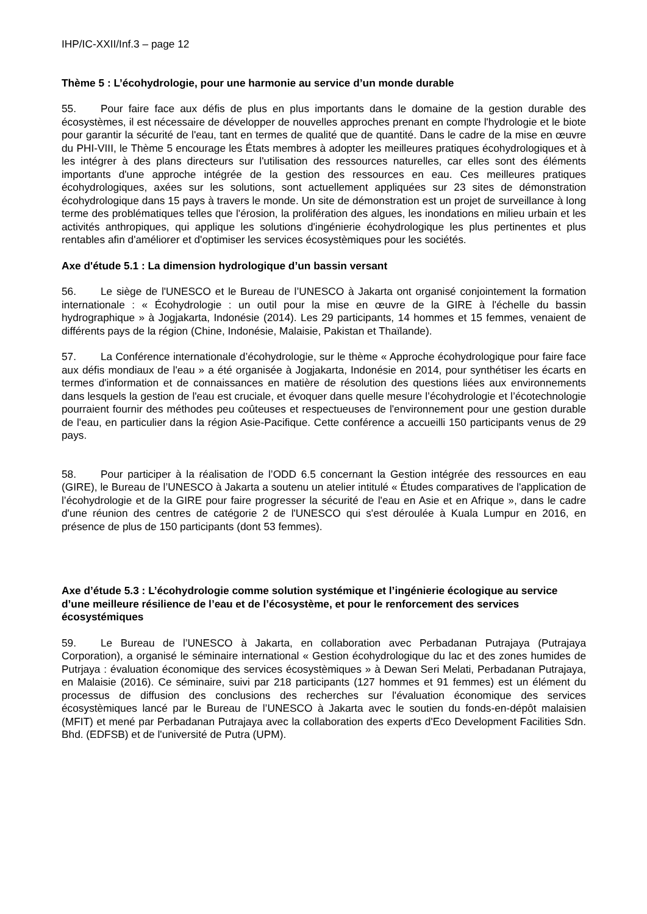IHP/IC-XXII/Inf.3 – page 12
Thème 5 : L’écohydrologie, pour une harmonie au service d’un monde durable
55. Pour faire face aux défis de plus en plus importants dans le domaine de la gestion durable des écosystèmes, il est nécessaire de développer de nouvelles approches prenant en compte l'hydrologie et le biote pour garantir la sécurité de l'eau, tant en termes de qualité que de quantité. Dans le cadre de la mise en œuvre du PHI-VIII, le Thème 5 encourage les États membres à adopter les meilleures pratiques écohydrologiques et à les intégrer à des plans directeurs sur l'utilisation des ressources naturelles, car elles sont des éléments importants d'une approche intégrée de la gestion des ressources en eau. Ces meilleures pratiques écohydrologiques, axées sur les solutions, sont actuellement appliquées sur 23 sites de démonstration écohydrologique dans 15 pays à travers le monde. Un site de démonstration est un projet de surveillance à long terme des problématiques telles que l'érosion, la prolifération des algues, les inondations en milieu urbain et les activités anthropiques, qui applique les solutions d'ingénierie écohydrologique les plus pertinentes et plus rentables afin d'améliorer et d'optimiser les services écosystèmiques pour les sociétés.
Axe d'étude 5.1 : La dimension hydrologique d’un bassin versant
56. Le siège de l'UNESCO et le Bureau de l’UNESCO à Jakarta ont organisé conjointement la formation internationale : « Écohydrologie : un outil pour la mise en œuvre de la GIRE à l'échelle du bassin hydrographique » à Jogjakarta, Indonésie (2014). Les 29 participants, 14 hommes et 15 femmes, venaient de différents pays de la région (Chine, Indonésie, Malaisie, Pakistan et Thaïlande).
57. La Conférence internationale d’écohydrologie, sur le thème « Approche écohydrologique pour faire face aux défis mondiaux de l'eau » a été organisée à Jogjakarta, Indonésie en 2014, pour synthétiser les écarts en termes d'information et de connaissances en matière de résolution des questions liées aux environnements dans lesquels la gestion de l'eau est cruciale, et évoquer dans quelle mesure l’écohydrologie et l’écotechnologie pourraient fournir des méthodes peu coûteuses et respectueuses de l'environnement pour une gestion durable de l'eau, en particulier dans la région Asie-Pacifique. Cette conférence a accueilli 150 participants venus de 29 pays.
58. Pour participer à la réalisation de l’ODD 6.5 concernant la Gestion intégrée des ressources en eau (GIRE), le Bureau de l’UNESCO à Jakarta a soutenu un atelier intitulé « Études comparatives de l'application de l’écohydrologie et de la GIRE pour faire progresser la sécurité de l'eau en Asie et en Afrique », dans le cadre d'une réunion des centres de catégorie 2 de l'UNESCO qui s'est déroulée à Kuala Lumpur en 2016, en présence de plus de 150 participants (dont 53 femmes).
Axe d’étude 5.3 : L’écohydrologie comme solution systémique et l’ingénierie écologique au service d’une meilleure résilience de l’eau et de l’écosystème, et pour le renforcement des services écosystémiques
59. Le Bureau de l’UNESCO à Jakarta, en collaboration avec Perbadanan Putrajaya (Putrajaya Corporation), a organisé le séminaire international « Gestion écohydrologique du lac et des zones humides de Putrjaya : évaluation économique des services écosystèmiques » à Dewan Seri Melati, Perbadanan Putrajaya, en Malaisie (2016). Ce séminaire, suivi par 218 participants (127 hommes et 91 femmes) est un élément du processus de diffusion des conclusions des recherches sur l'évaluation économique des services écosystèmiques lancé par le Bureau de l’UNESCO à Jakarta avec le soutien du fonds-en-dépôt malaisien (MFIT) et mené par Perbadanan Putrajaya avec la collaboration des experts d'Eco Development Facilities Sdn. Bhd. (EDFSB) et de l'université de Putra (UPM).